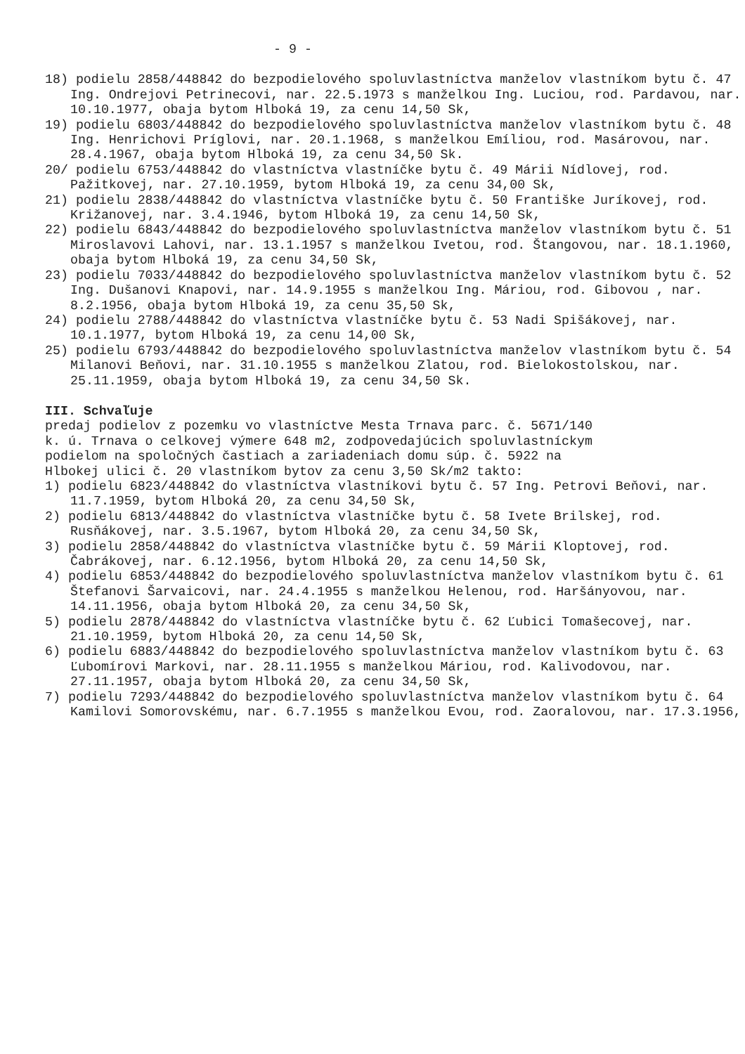- 9 -
18) podielu 2858/448842 do bezpodielového spoluvlastníctva manželov vlastníkom bytu č. 47 Ing. Ondrejovi Petrinecovi, nar. 22.5.1973 s manželkou Ing. Luciou, rod. Pardavou, nar. 10.10.1977, obaja bytom Hlboká 19, za cenu 14,50 Sk,
19) podielu 6803/448842 do bezpodielového spoluvlastníctva manželov vlastníkom bytu č. 48 Ing. Henrichovi Príglovi, nar. 20.1.1968, s manželkou Emíliou, rod. Masárovou, nar. 28.4.1967, obaja bytom Hlboká 19, za cenu 34,50 Sk.
20/ podielu 6753/448842 do vlastníctva vlastníčke bytu č. 49 Márii Nídlovej, rod. Pažitkovej, nar. 27.10.1959, bytom Hlboká 19, za cenu 34,00 Sk,
21) podielu 2838/448842 do vlastníctva vlastníčke bytu č. 50 Františke Juríkovej, rod. Križanovej, nar. 3.4.1946, bytom Hlboká 19, za cenu 14,50 Sk,
22) podielu 6843/448842 do bezpodielového spoluvlastníctva manželov vlastníkom bytu č. 51 Miroslavovi Lahovi, nar. 13.1.1957 s manželkou Ivetou, rod. Štangovou, nar. 18.1.1960, obaja bytom Hlboká 19, za cenu 34,50 Sk,
23) podielu 7033/448842 do bezpodielového spoluvlastníctva manželov vlastníkom bytu č. 52 Ing. Dušanovi Knapovi, nar. 14.9.1955 s manželkou Ing. Máriou, rod. Gibovou , nar. 8.2.1956, obaja bytom Hlboká 19, za cenu 35,50 Sk,
24) podielu 2788/448842 do vlastníctva vlastníčke bytu č. 53 Nadi Spišákovej, nar. 10.1.1977, bytom Hlboká 19, za cenu 14,00 Sk,
25) podielu 6793/448842 do bezpodielového spoluvlastníctva manželov vlastníkom bytu č. 54 Milanovi Beňovi, nar. 31.10.1955 s manželkou Zlatou, rod. Bielokostolskou, nar. 25.11.1959, obaja bytom Hlboká 19, za cenu 34,50 Sk.
III. Schvaľuje
predaj podielov z pozemku vo vlastníctve Mesta Trnava parc. č. 5671/140 k. ú. Trnava o celkovej výmere 648 m2, zodpovedajúcich spoluvlastníckym podielom na spoločných častiach a zariadeniach domu súp. č. 5922 na Hlbokej ulici č. 20 vlastníkom bytov za cenu 3,50 Sk/m2 takto:
1) podielu 6823/448842 do vlastníctva vlastníkovi bytu č. 57 Ing. Petrovi Beňovi, nar. 11.7.1959, bytom Hlboká 20, za cenu 34,50 Sk,
2) podielu 6813/448842 do vlastníctva vlastníčke bytu č. 58 Ivete Brilskej, rod. Rusňákovej, nar. 3.5.1967, bytom Hlboká 20, za cenu 34,50 Sk,
3) podielu 2858/448842 do vlastníctva vlastníčke bytu č. 59 Márii Kloptovej, rod. Čabrákovej, nar. 6.12.1956, bytom Hlboká 20, za cenu 14,50 Sk,
4) podielu 6853/448842 do bezpodielového spoluvlastníctva manželov vlastníkom bytu č. 61 Štefanovi Šarvaicovi, nar. 24.4.1955 s manželkou Helenou, rod. Haršányovou, nar. 14.11.1956, obaja bytom Hlboká 20, za cenu 34,50 Sk,
5) podielu 2878/448842 do vlastníctva vlastníčke bytu č. 62 Ľubici Tomašecovej, nar. 21.10.1959, bytom Hlboká 20, za cenu 14,50 Sk,
6) podielu 6883/448842 do bezpodielového spoluvlastníctva manželov vlastníkom bytu č. 63 Ľubomírovi Markovi, nar. 28.11.1955 s manželkou Máriou, rod. Kalivodovou, nar. 27.11.1957, obaja bytom Hlboká 20, za cenu 34,50 Sk,
7) podielu 7293/448842 do bezpodielového spoluvlastníctva manželov vlastníkom bytu č. 64 Kamilovi Somorovskému, nar. 6.7.1955 s manželkou Evou, rod. Zaoralovou, nar. 17.3.1956,